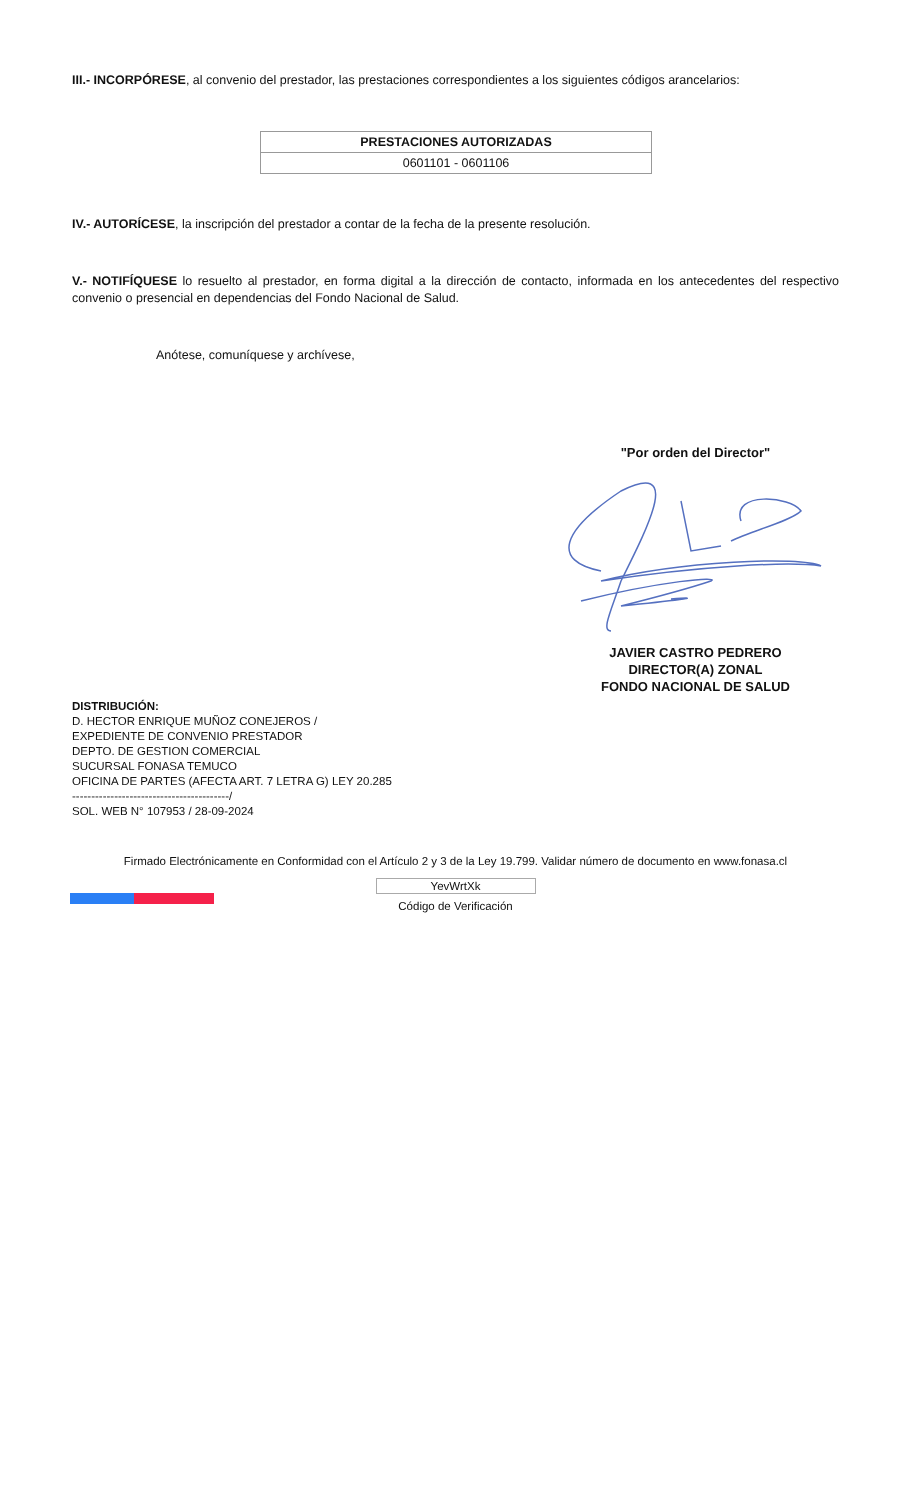III.- INCORPÓRESE, al convenio del prestador, las prestaciones correspondientes a los siguientes códigos arancelarios:
| PRESTACIONES AUTORIZADAS |
| --- |
| 0601101 - 0601106 |
IV.- AUTORÍCESE, la inscripción del prestador a contar de la fecha de la presente resolución.
V.- NOTIFÍQUESE lo resuelto al prestador, en forma digital a la dirección de contacto, informada en los antecedentes del respectivo convenio o presencial en dependencias del Fondo Nacional de Salud.
Anótese, comuníquese y archívese,
"Por orden del Director"
JAVIER CASTRO PEDRERO
DIRECTOR(A) ZONAL
FONDO NACIONAL DE SALUD
DISTRIBUCIÓN:
D. HECTOR ENRIQUE MUÑOZ CONEJEROS /
EXPEDIENTE DE CONVENIO PRESTADOR
DEPTO. DE GESTION COMERCIAL
SUCURSAL FONASA TEMUCO
OFICINA DE PARTES (AFECTA ART. 7 LETRA G) LEY 20.285
-----------------------------------------/
SOL. WEB N° 107953 / 28-09-2024
Firmado Electrónicamente en Conformidad con el Artículo 2 y 3 de la Ley 19.799. Validar número de documento en www.fonasa.cl
YevWrtXk
Código de Verificación